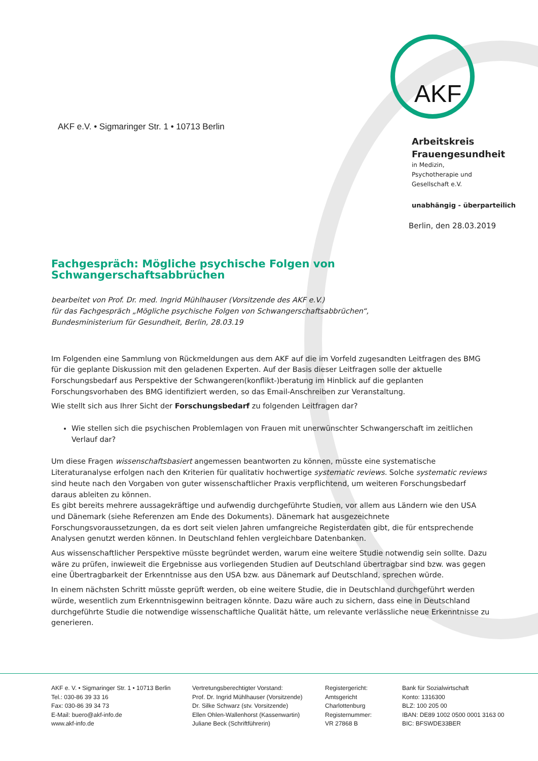AKF
AKF e.V. • Sigmaringer Str. 1 • 10713 Berlin
Arbeitskreis
Frauengesundheit
in Medizin,
Psychotherapie und
Gesellschaft e.V.
unabhängig - überparteilich
Berlin, den 28.03.2019
Fachgespräch: Mögliche psychische Folgen von Schwangerschaftsabbrüchen
bearbeitet von Prof. Dr. med. Ingrid Mühlhauser (Vorsitzende des AKF e.V.)
für das Fachgespräch „Mögliche psychische Folgen von Schwangerschaftsabbrüchen“,
Bundesministerium für Gesundheit, Berlin, 28.03.19
Im Folgenden eine Sammlung von Rückmeldungen aus dem AKF auf die im Vorfeld zugesandten Leitfragen des BMG für die geplante Diskussion mit den geladenen Experten. Auf der Basis dieser Leitfragen solle der aktuelle Forschungsbedarf aus Perspektive der Schwangeren(konflikt-)beratung im Hinblick auf die geplanten Forschungsvorhaben des BMG identifiziert werden, so das Email-Anschreiben zur Veranstaltung.
Wie stellt sich aus Ihrer Sicht der Forschungsbedarf zu folgenden Leitfragen dar?
Wie stellen sich die psychischen Problemlagen von Frauen mit unerwünschter Schwangerschaft im zeitlichen Verlauf dar?
Um diese Fragen wissenschaftsbasiert angemessen beantworten zu können, müsste eine systematische Literaturanalyse erfolgen nach den Kriterien für qualitativ hochwertige systematic reviews. Solche systematic reviews sind heute nach den Vorgaben von guter wissenschaftlicher Praxis verpflichtend, um weiteren Forschungsbedarf daraus ableiten zu können.
Es gibt bereits mehrere aussagekräftige und aufwendig durchgeführte Studien, vor allem aus Ländern wie den USA und Dänemark (siehe Referenzen am Ende des Dokuments). Dänemark hat ausgezeichnete Forschungsvoraussetzungen, da es dort seit vielen Jahren umfangreiche Registerdaten gibt, die für entsprechende Analysen genutzt werden können. In Deutschland fehlen vergleichbare Datenbanken.
Aus wissenschaftlicher Perspektive müsste begründet werden, warum eine weitere Studie notwendig sein sollte. Dazu wäre zu prüfen, inwieweit die Ergebnisse aus vorliegenden Studien auf Deutschland übertragbar sind bzw. was gegen eine Übertragbarkeit der Erkenntnisse aus den USA bzw. aus Dänemark auf Deutschland, sprechen würde.
In einem nächsten Schritt müsste geprüft werden, ob eine weitere Studie, die in Deutschland durchgeführt werden würde, wesentlich zum Erkenntnisgewinn beitragen könnte. Dazu wäre auch zu sichern, dass eine in Deutschland durchgeführte Studie die notwendige wissenschaftliche Qualität hätte, um relevante verlässliche neue Erkenntnisse zu generieren.
AKF e. V. • Sigmaringer Str. 1 • 10713 Berlin
Tel.: 030-86 39 33 16
Fax: 030-86 39 34 73
E-Mail: buero@akf-info.de
www.akf-info.de
Vertretungsberechtigter Vorstand:
Prof. Dr. Ingrid Mühlhauser (Vorsitzende)
Dr. Silke Schwarz (stv. Vorsitzende)
Ellen Ohlen-Wallenhorst (Kassenwartin)
Juliane Beck (Schriftführerin)
Registergericht:
Amtsgericht
Charlottenburg
Registernummer:
VR 27868 B
Bank für Sozialwirtschaft
Konto: 1316300
BLZ: 100 205 00
IBAN: DE89 1002 0500 0001 3163 00
BIC: BFSWDE33BER